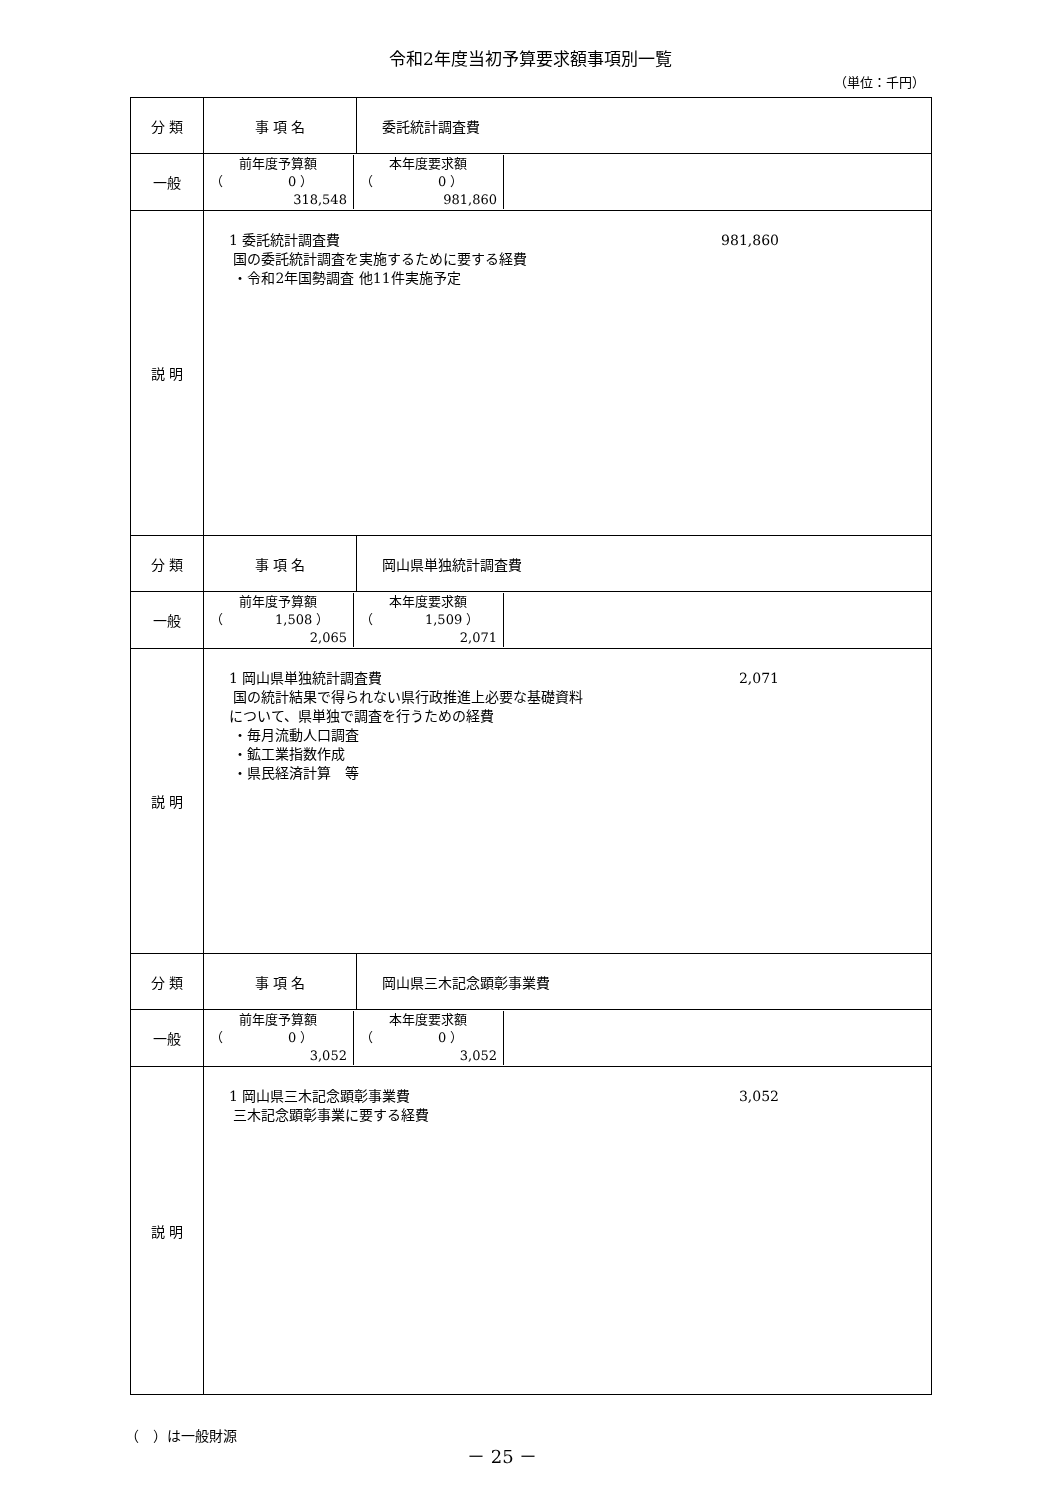令和2年度当初予算要求額事項別一覧
（単位：千円）
| 分 類 | 事 項 名 | 委託統計調査費 |
| 一般 | / 前年度予算額 / 本年度要求額 / / （ 0 ） / （ 0 ） / / 318,548 / 981,860 / | |
| 説 明 | 1 委託統計調査費 981,860 国の委託統計調査を実施するために要する経費 ・令和2年国勢調査 他11件実施予定 | |
| 分 類 | 事 項 名 | 岡山県単独統計調査費 |
| 一般 | / 前年度予算額 / 本年度要求額 / / （ 1,508 ） / （ 1,509 ） / / 2,065 / 2,071 / | |
| 説 明 | 1 岡山県単独統計調査費 2,071 国の統計結果で得られない県行政推進上必要な基礎資料 について、県単独で調査を行うための経費 ・毎月流動人口調査 ・鉱工業指数作成 ・県民経済計算 等 | |
| 分 類 | 事 項 名 | 岡山県三木記念顕彰事業費 |
| 一般 | / 前年度予算額 / 本年度要求額 / / （ 0 ） / （ 0 ） / / 3,052 / 3,052 / | |
| 説 明 | 1 岡山県三木記念顕彰事業費 3,052 三木記念顕彰事業に要する経費 | |
（　）は一般財源 － 25 －